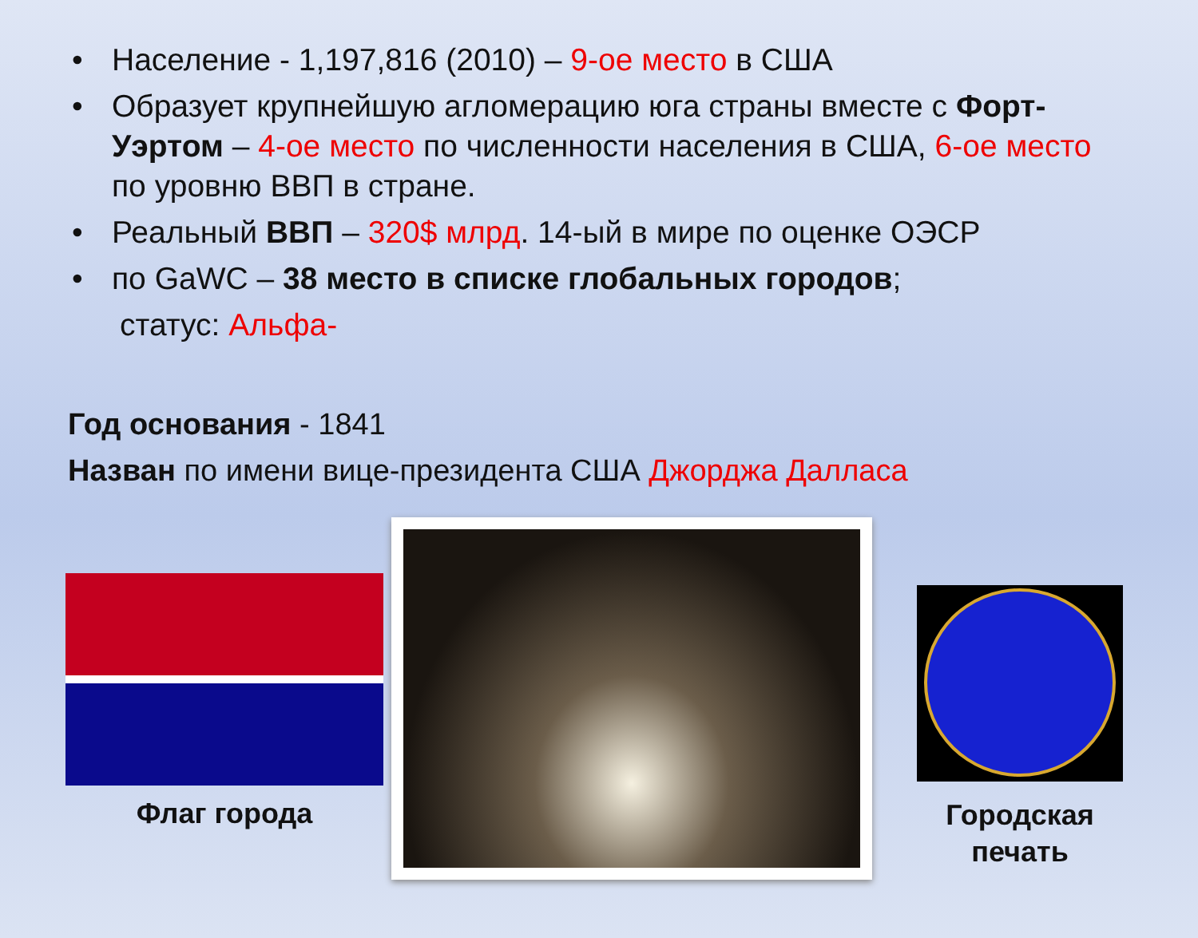• Население - 1,197,816 (2010) – 9-ое место в США
• Образует крупнейшую агломерацию юга страны вместе с Форт-Уэртом – 4-ое место по численности населения в США, 6-ое место по уровню ВВП в стране.
• Реальный ВВП – 320$ млрд. 14-ый в мире по оценке ОЭСР
• по GaWC – 38 место в списке глобальных городов;
статус: Альфа-
Год основания - 1841
Назван по имени вице-президента США Джорджа Далласа
Флаг города
Городская печать